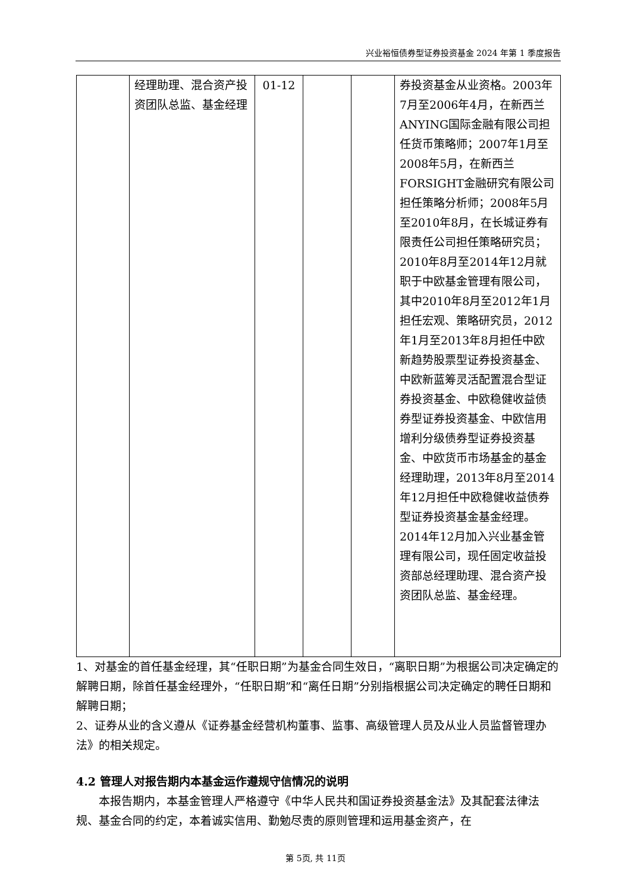兴业裕恒债券型证券投资基金 2024 年第 1 季度报告
| | 经理助理、混合资产投资团队总监、基金经理 | 01-12 | | | 券投资基金从业资格。2003年7月至2006年4月，在新西兰ANYING国际金融有限公司担任货币策略师；2007年1月至2008年5月，在新西兰FORSIGHT金融研究有限公司担任策略分析师；2008年5月至2010年8月，在长城证券有限责任公司担任策略研究员；2010年8月至2014年12月就职于中欧基金管理有限公司，其中2010年8月至2012年1月担任宏观、策略研究员，2012年1月至2013年8月担任中欧新趋势股票型证券投资基金、中欧新蓝筹灵活配置混合型证券投资基金、中欧稳健收益债券型证券投资基金、中欧信用增利分级债券型证券投资基金、中欧货币市场基金的基金经理助理，2013年8月至2014年12月担任中欧稳健收益债券型证券投资基金基金经理。2014年12月加入兴业基金管理有限公司，现任固定收益投资部总经理助理、混合资产投资团队总监、基金经理。 |
1、对基金的首任基金经理，其“任职日期”为基金合同生效日，“离职日期”为根据公司决定确定的解聘日期，除首任基金经理外，“任职日期”和“离任日期”分别指根据公司决定确定的聘任日期和解聘日期；
2、证券从业的含义遵从《证券基金经营机构董事、监事、高级管理人员及从业人员监督管理办法》的相关规定。
4.2 管理人对报告期内本基金运作遵规守信情况的说明
本报告期内，本基金管理人严格遵守《中华人民共和国证券投资基金法》及其配套法律法规、基金合同的约定，本着诚实信用、勤勉尽责的原则管理和运用基金资产，在
第 5页, 共 11页